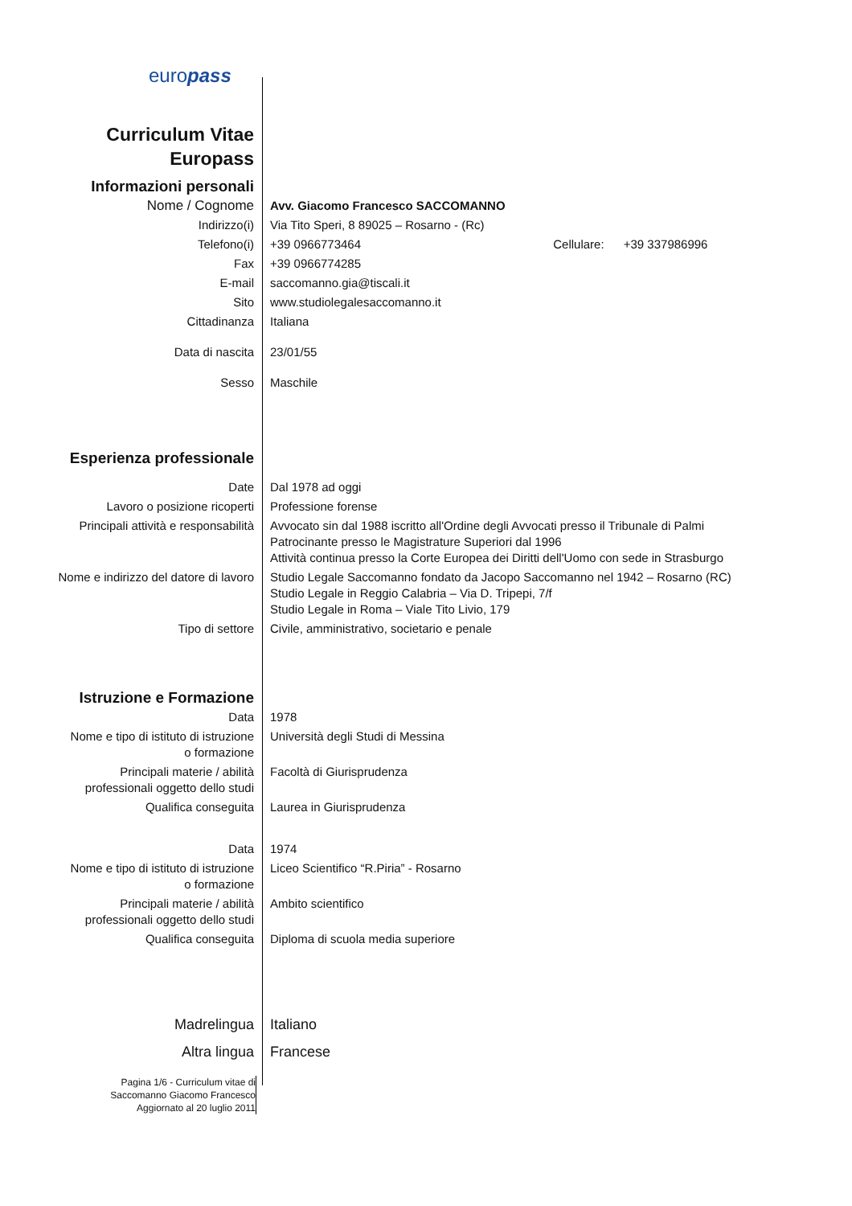europass
| Curriculum Vitae Europass | |
| Informazioni personali | |
| Nome / Cognome | Avv. Giacomo Francesco SACCOMANNO |
| Indirizzo(i) | Via Tito Speri, 8 89025 – Rosarno - (Rc) |
| Telefono(i) | +39 0966773464 Cellulare: +39 337986996 |
| Fax | +39 0966774285 |
| E-mail | saccomanno.gia@tiscali.it |
| Sito | www.studiolegalesaccomanno.it |
| Cittadinanza | Italiana |
| Data di nascita | 23/01/55 |
| Sesso | Maschile |
| Esperienza professionale | |
| Date | Dal 1978 ad oggi |
| Lavoro o posizione ricoperti | Professione forense |
| Principali attività e responsabilità | Avvocato sin dal 1988 iscritto all'Ordine degli Avvocati presso il Tribunale di Palmi Patrocinante presso le Magistrature Superiori dal 1996 Attività continua presso la Corte Europea dei Diritti dell'Uomo con sede in Strasburgo |
| Nome e indirizzo del datore di lavoro | Studio Legale Saccomanno fondato da Jacopo Saccomanno nel 1942 – Rosarno (RC) Studio Legale in Reggio Calabria – Via D. Tripepi, 7/f Studio Legale in Roma – Viale Tito Livio, 179 |
| Tipo di settore | Civile, amministrativo, societario e penale |
| Istruzione e Formazione | |
| Data | 1978 |
| Nome e tipo di istituto di istruzione o formazione | Università degli Studi di Messina |
| Principali materie / abilità professionali oggetto dello studi | Facoltà di Giurisprudenza |
| Qualifica conseguita | Laurea in Giurisprudenza |
| Data | 1974 |
| Nome e tipo di istituto di istruzione o formazione | Liceo Scientifico “R.Piria” - Rosarno |
| Principali materie / abilità professionali oggetto dello studi | Ambito scientifico |
| Qualifica conseguita | Diploma di scuola media superiore |
| Madrelingua | Italiano |
| Altra lingua | Francese |
Pagina 1/6 - Curriculum vitae di
Saccomanno Giacomo Francesco
Aggiornato al 20 luglio 2011